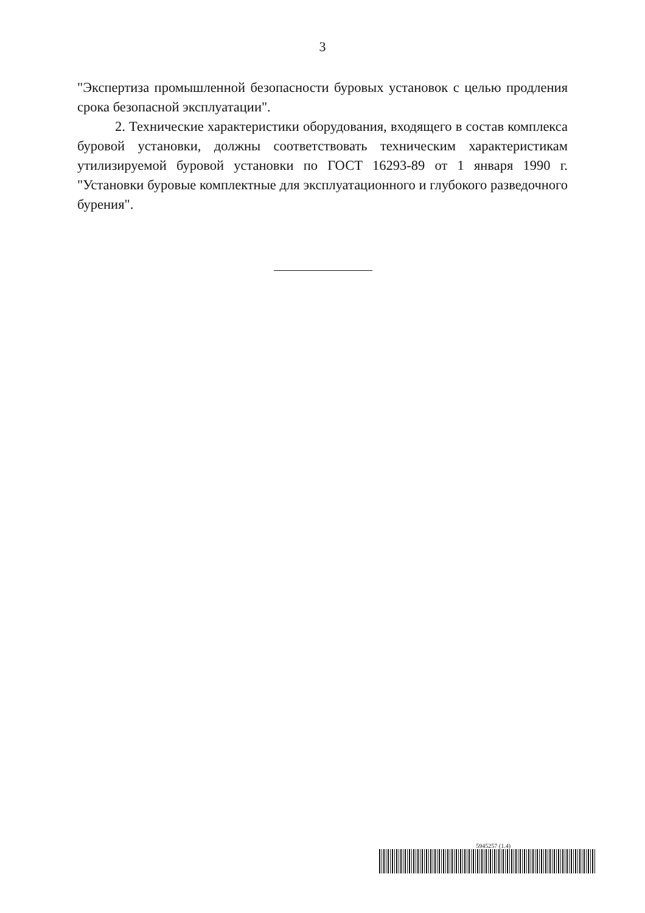3
"Экспертиза промышленной безопасности буровых установок с целью продления срока безопасной эксплуатации".
2. Технические характеристики оборудования, входящего в состав комплекса буровой установки, должны соответствовать техническим характеристикам утилизируемой буровой установки по ГОСТ 16293-89 от 1 января 1990 г. "Установки буровые комплектные для эксплуатационного и глубокого разведочного бурения".
5945257 (1.4)